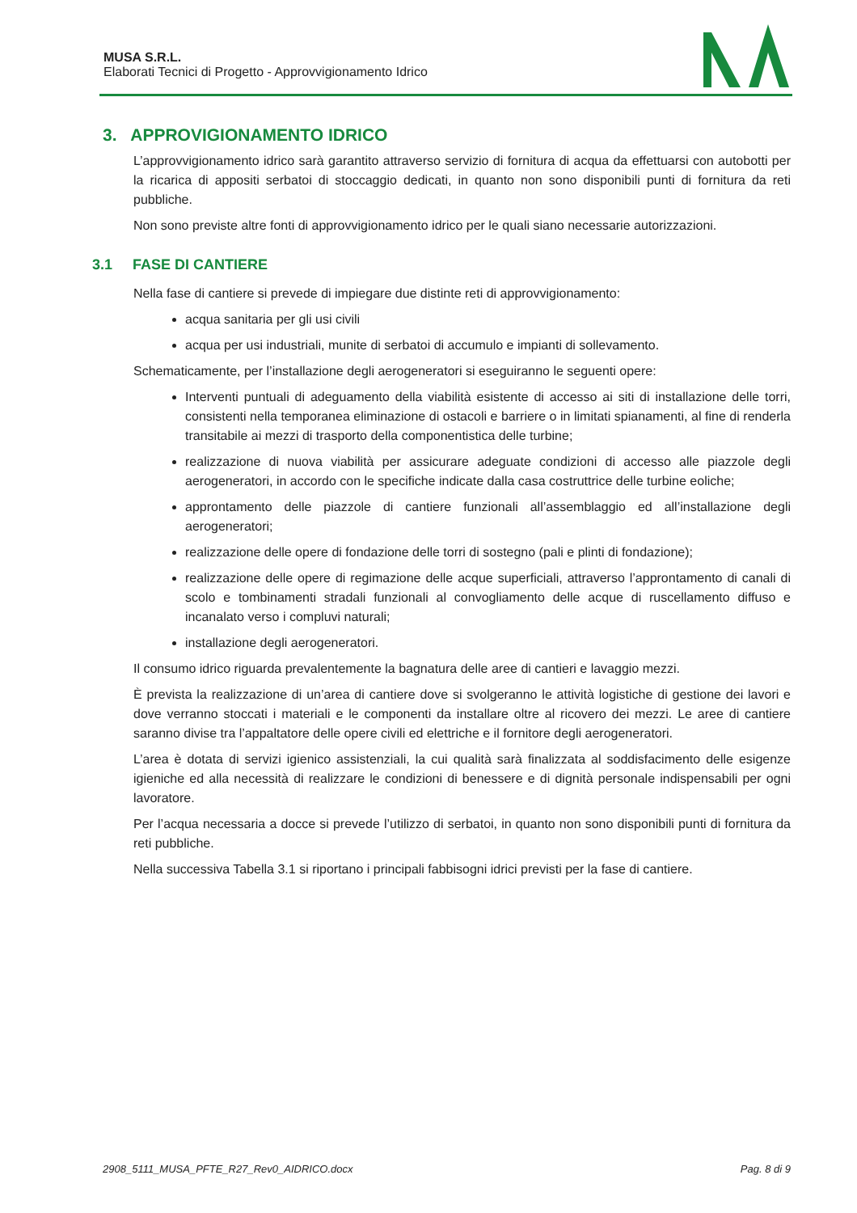MUSA S.R.L.
Elaborati Tecnici di Progetto - Approvvigionamento Idrico
3. APPROVIGIONAMENTO IDRICO
L’approvvigionamento idrico sarà garantito attraverso servizio di fornitura di acqua da effettuarsi con autobotti per la ricarica di appositi serbatoi di stoccaggio dedicati, in quanto non sono disponibili punti di fornitura da reti pubbliche.
Non sono previste altre fonti di approvvigionamento idrico per le quali siano necessarie autorizzazioni.
3.1 FASE DI CANTIERE
Nella fase di cantiere si prevede di impiegare due distinte reti di approvvigionamento:
acqua sanitaria per gli usi civili
acqua per usi industriali, munite di serbatoi di accumulo e impianti di sollevamento.
Schematicamente, per l’installazione degli aerogeneratori si eseguiranno le seguenti opere:
Interventi puntuali di adeguamento della viabilità esistente di accesso ai siti di installazione delle torri, consistenti nella temporanea eliminazione di ostacoli e barriere o in limitati spianamenti, al fine di renderla transitabile ai mezzi di trasporto della componentistica delle turbine;
realizzazione di nuova viabilità per assicurare adeguate condizioni di accesso alle piazzole degli aerogeneratori, in accordo con le specifiche indicate dalla casa costruttrice delle turbine eoliche;
approntamento delle piazzole di cantiere funzionali all’assemblaggio ed all’installazione degli aerogeneratori;
realizzazione delle opere di fondazione delle torri di sostegno (pali e plinti di fondazione);
realizzazione delle opere di regimazione delle acque superficiali, attraverso l’approntamento di canali di scolo e tombinamenti stradali funzionali al convogliamento delle acque di ruscellamento diffuso e incanalato verso i compluvi naturali;
installazione degli aerogeneratori.
Il consumo idrico riguarda prevalentemente la bagnatura delle aree di cantieri e lavaggio mezzi.
È prevista la realizzazione di un’area di cantiere dove si svolgeranno le attività logistiche di gestione dei lavori e dove verranno stoccati i materiali e le componenti da installare oltre al ricovero dei mezzi. Le aree di cantiere saranno divise tra l’appaltatore delle opere civili ed elettriche e il fornitore degli aerogeneratori.
L’area è dotata di servizi igienico assistenziali, la cui qualità sarà finalizzata al soddisfacimento delle esigenze igieniche ed alla necessità di realizzare le condizioni di benessere e di dignità personale indispensabili per ogni lavoratore.
Per l’acqua necessaria a docce si prevede l’utilizzo di serbatoi, in quanto non sono disponibili punti di fornitura da reti pubbliche.
Nella successiva Tabella 3.1 si riportano i principali fabbisogni idrici previsti per la fase di cantiere.
2908_5111_MUSA_PFTE_R27_Rev0_AIDRICO.docx Pag. 8 di 9